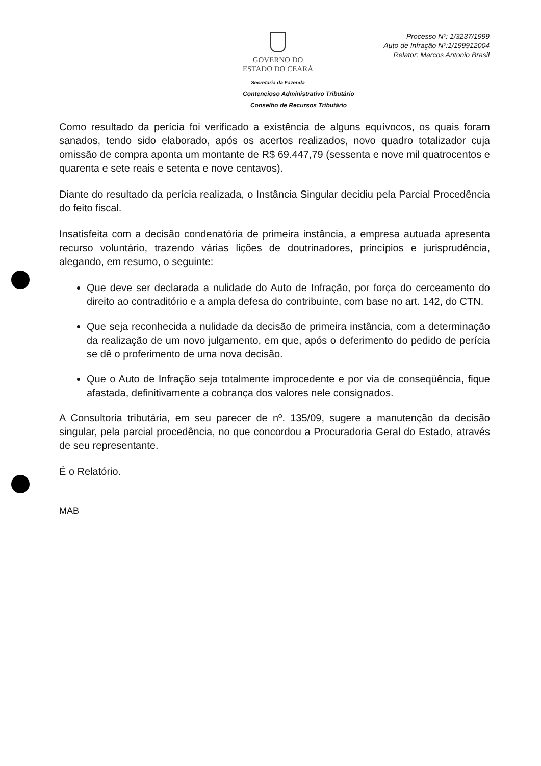GOVERNO DO
ESTADO DO CEARÁ
Secretaria da Fazenda
Processo Nº: 1/3237/1999
Auto de Infração Nº:1/199912004
Relator: Marcos Antonio Brasil
Contencioso Administrativo Tributário
Conselho de Recursos Tributário
Como resultado da perícia foi verificado a existência de alguns equívocos, os quais foram sanados, tendo sido elaborado, após os acertos realizados, novo quadro totalizador cuja omissão de compra aponta um montante de R$ 69.447,79 (sessenta e nove mil quatrocentos e quarenta e sete reais e setenta e nove centavos).
Diante do resultado da perícia realizada, o Instância Singular decidiu pela Parcial Procedência do feito fiscal.
Insatisfeita com a decisão condenatória de primeira instância, a empresa autuada apresenta recurso voluntário, trazendo várias lições de doutrinadores, princípios e jurisprudência, alegando, em resumo, o seguinte:
Que deve ser declarada a nulidade do Auto de Infração, por força do cerceamento do direito ao contraditório e a ampla defesa do contribuinte, com base no art. 142, do CTN.
Que seja reconhecida a nulidade da decisão de primeira instância, com a determinação da realização de um novo julgamento, em que, após o deferimento do pedido de perícia se dê o proferimento de uma nova decisão.
Que o Auto de Infração seja totalmente improcedente e por via de conseqüência, fique afastada, definitivamente a cobrança dos valores nele consignados.
A Consultoria tributária, em seu parecer de nº. 135/09, sugere a manutenção da decisão singular, pela parcial procedência, no que concordou a Procuradoria Geral do Estado, através de seu representante.
É o Relatório.
MAB